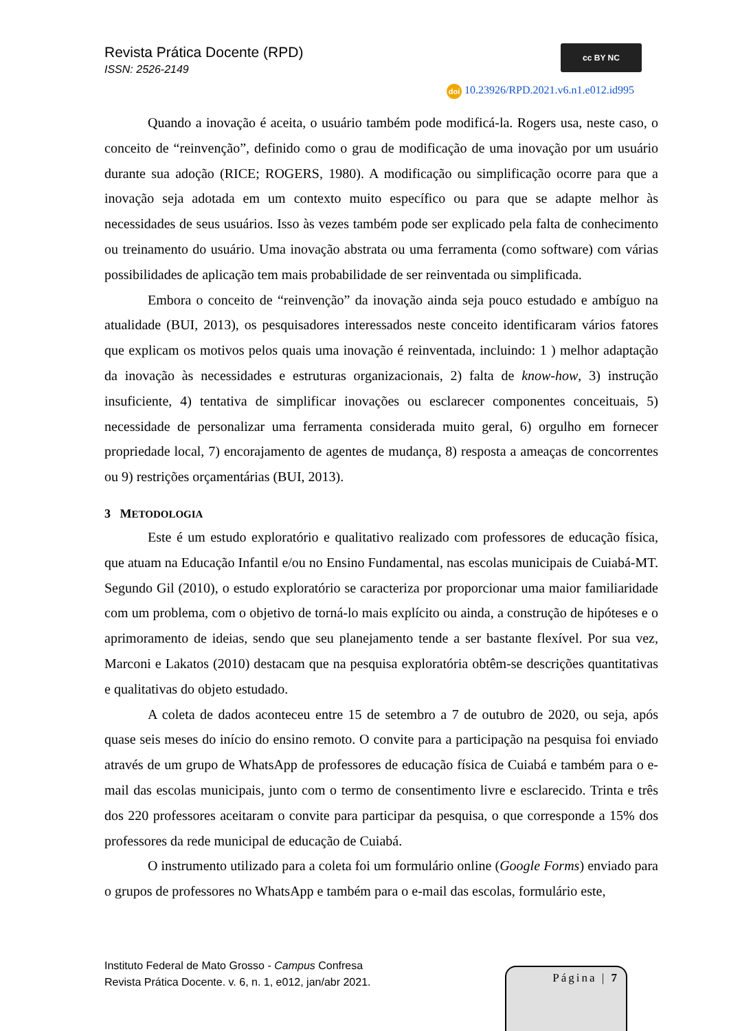Revista Prática Docente (RPD)
ISSN: 2526-2149
cc BY NC
doi 10.23926/RPD.2021.v6.n1.e012.id995
Quando a inovação é aceita, o usuário também pode modificá-la. Rogers usa, neste caso, o conceito de “reinvenção”, definido como o grau de modificação de uma inovação por um usuário durante sua adoção (RICE; ROGERS, 1980). A modificação ou simplificação ocorre para que a inovação seja adotada em um contexto muito específico ou para que se adapte melhor às necessidades de seus usuários. Isso às vezes também pode ser explicado pela falta de conhecimento ou treinamento do usuário. Uma inovação abstrata ou uma ferramenta (como software) com várias possibilidades de aplicação tem mais probabilidade de ser reinventada ou simplificada.
Embora o conceito de “reinvenção” da inovação ainda seja pouco estudado e ambíguo na atualidade (BUI, 2013), os pesquisadores interessados neste conceito identificaram vários fatores que explicam os motivos pelos quais uma inovação é reinventada, incluindo: 1 ) melhor adaptação da inovação às necessidades e estruturas organizacionais, 2) falta de know-how, 3) instrução insuficiente, 4) tentativa de simplificar inovações ou esclarecer componentes conceituais, 5) necessidade de personalizar uma ferramenta considerada muito geral, 6) orgulho em fornecer propriedade local, 7) encorajamento de agentes de mudança, 8) resposta a ameaças de concorrentes ou 9) restrições orçamentárias (BUI, 2013).
3 METODOLOGIA
Este é um estudo exploratório e qualitativo realizado com professores de educação física, que atuam na Educação Infantil e/ou no Ensino Fundamental, nas escolas municipais de Cuiabá-MT. Segundo Gil (2010), o estudo exploratório se caracteriza por proporcionar uma maior familiaridade com um problema, com o objetivo de torná-lo mais explícito ou ainda, a construção de hipóteses e o aprimoramento de ideias, sendo que seu planejamento tende a ser bastante flexível. Por sua vez, Marconi e Lakatos (2010) destacam que na pesquisa exploratória obtêm-se descrições quantitativas e qualitativas do objeto estudado.
A coleta de dados aconteceu entre 15 de setembro a 7 de outubro de 2020, ou seja, após quase seis meses do início do ensino remoto. O convite para a participação na pesquisa foi enviado através de um grupo de WhatsApp de professores de educação física de Cuiabá e também para o e-mail das escolas municipais, junto com o termo de consentimento livre e esclarecido. Trinta e três dos 220 professores aceitaram o convite para participar da pesquisa, o que corresponde a 15% dos professores da rede municipal de educação de Cuiabá.
O instrumento utilizado para a coleta foi um formulário online (Google Forms) enviado para o grupos de professores no WhatsApp e também para o e-mail das escolas, formulário este,
Instituto Federal de Mato Grosso - Campus Confresa
Revista Prática Docente. v. 6, n. 1, e012, jan/abr 2021.
Página | 7